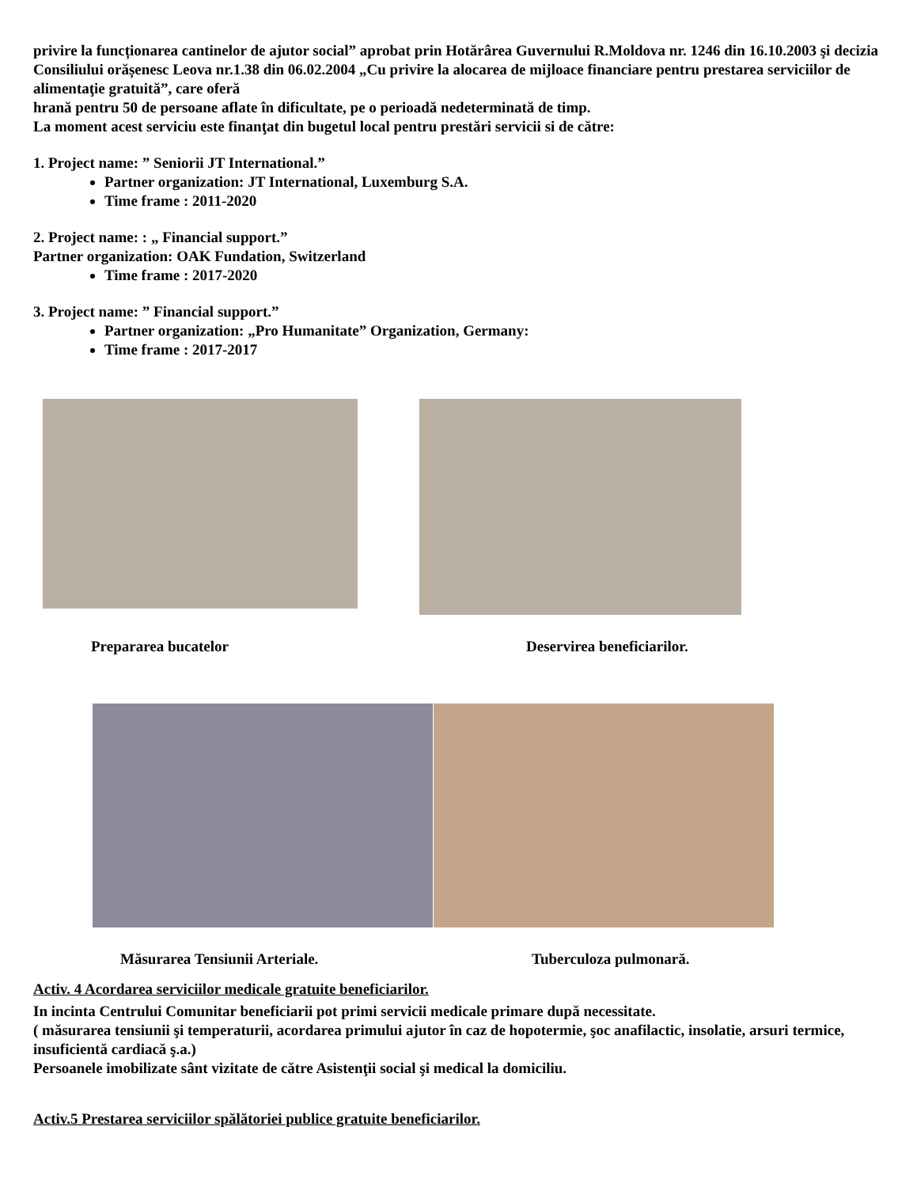privire la funcționarea cantinelor de ajutor social” aprobat prin Hotărârea Guvernului R.Moldova nr. 1246 din 16.10.2003 şi decizia Consiliului orășenesc Leova nr.1.38 din 06.02.2004 „Cu privire la alocarea de mijloace financiare pentru prestarea serviciilor de alimentaţie gratuită”, care oferă
hrană pentru 50 de persoane aflate în dificultate, pe o perioadă nedeterminată de timp.
La moment acest serviciu este finanţat din bugetul local pentru prestări servicii si de către:
1. Project name: ” Seniorii JT International.”
Partner organization: JT International, Luxemburg S.A.
Time frame : 2011-2020
2. Project name: : „ Financial support.”
Partner organization: OAK Fundation, Switzerland
Time frame : 2017-2020
3. Project name: ” Financial support.”
Partner organization: „Pro Humanitate” Organization, Germany:
Time frame : 2017-2017
Prepararea bucatelor Deservirea beneficiarilor.
Măsurarea Tensiunii Arteriale. Tuberculoza pulmonară.
Activ. 4 Acordarea serviciilor medicale gratuite beneficiarilor.
In incinta Centrului Comunitar beneficiarii pot primi servicii medicale primare după necessitate.
( măsurarea tensiunii şi temperaturii, acordarea primului ajutor în caz de hopotermie, şoc anafilactic, insolatie, arsuri termice, insuficientă cardiacă ş.a.)
Persoanele imobilizate sânt vizitate de către Asistenţii social şi medical la domiciliu.
Activ.5 Prestarea serviciilor spălătoriei publice gratuite beneficiarilor.